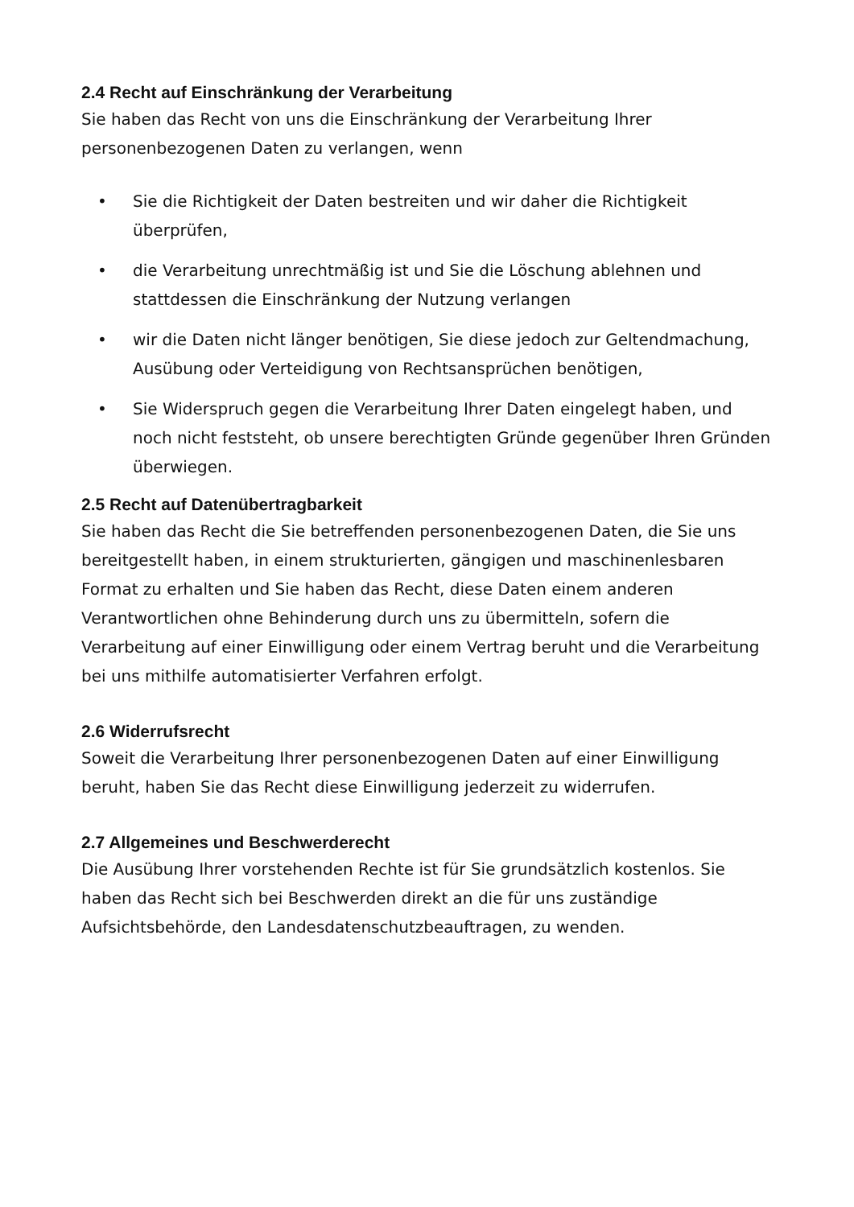2.4 Recht auf Einschränkung der Verarbeitung
Sie haben das Recht von uns die Einschränkung der Verarbeitung Ihrer personenbezogenen Daten zu verlangen, wenn
• Sie die Richtigkeit der Daten bestreiten und wir daher die Richtigkeit überprüfen,
• die Verarbeitung unrechtmäßig ist und Sie die Löschung ablehnen und stattdessen die Einschränkung der Nutzung verlangen
• wir die Daten nicht länger benötigen, Sie diese jedoch zur Geltendmachung, Ausübung oder Verteidigung von Rechtsansprüchen benötigen,
• Sie Widerspruch gegen die Verarbeitung Ihrer Daten eingelegt haben, und noch nicht feststeht, ob unsere berechtigten Gründe gegenüber Ihren Gründen überwiegen.
2.5 Recht auf Datenübertragbarkeit
Sie haben das Recht die Sie betreffenden personenbezogenen Daten, die Sie uns bereitgestellt haben, in einem strukturierten, gängigen und maschinenlesbaren Format zu erhalten und Sie haben das Recht, diese Daten einem anderen Verantwortlichen ohne Behinderung durch uns zu übermitteln, sofern die Verarbeitung auf einer Einwilligung oder einem Vertrag beruht und die Verarbeitung bei uns mithilfe automatisierter Verfahren erfolgt.
2.6 Widerrufsrecht
Soweit die Verarbeitung Ihrer personenbezogenen Daten auf einer Einwilligung beruht, haben Sie das Recht diese Einwilligung jederzeit zu widerrufen.
2.7 Allgemeines und Beschwerderecht
Die Ausübung Ihrer vorstehenden Rechte ist für Sie grundsätzlich kostenlos. Sie haben das Recht sich bei Beschwerden direkt an die für uns zuständige Aufsichtsbehörde, den Landesdatenschutzbeauftragen, zu wenden.